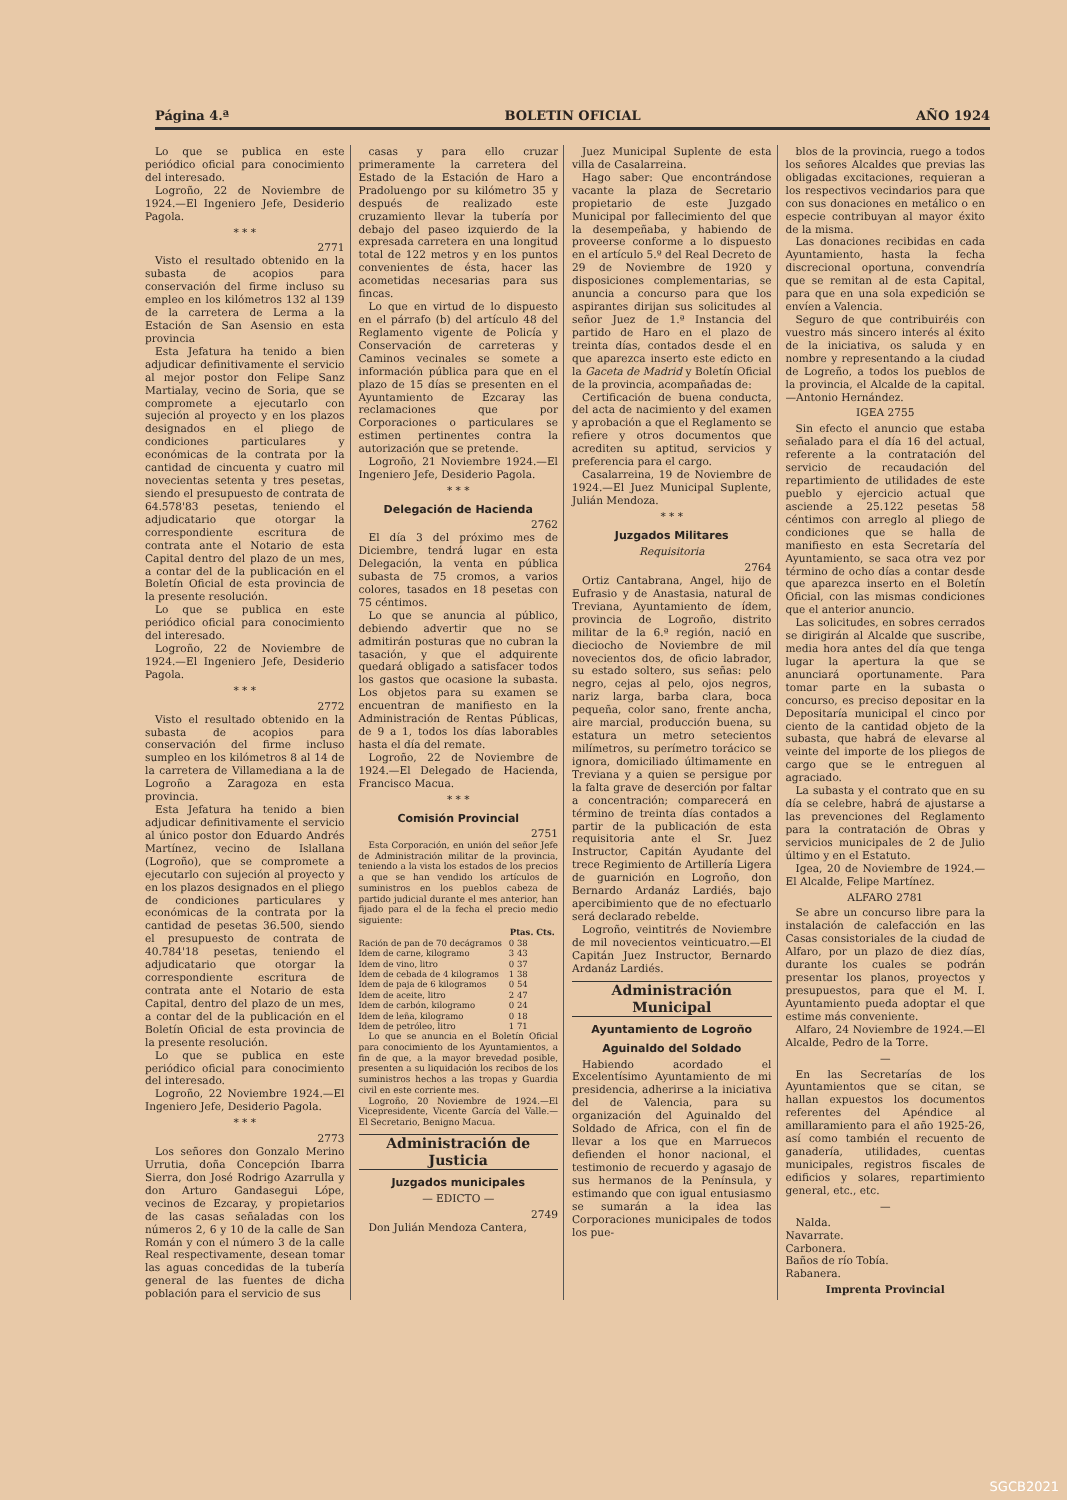Página 4.ª BOLETIN OFICIAL AÑO 1924
Lo que se publica en este periódico oficial para conocimiento del interesado.
Logroño, 22 de Noviembre de 1924.—El Ingeniero Jefe, Desiderio Pagola.
* * *
2771
Visto el resultado obtenido en la subasta de acopios para conservación del firme incluso su empleo en los kilómetros 132 al 139 de la carretera de Lerma a la Estación de San Asensio en esta provincia
Esta Jefatura ha tenido a bien adjudicar definitivamente el servicio al mejor postor don Felipe Sanz Martialay, vecino de Soria, que se compromete a ejecutarlo con sujeción al proyecto y en los plazos designados en el pliego de condiciones particulares y económicas de la contrata por la cantidad de cincuenta y cuatro mil novecientas setenta y tres pesetas, siendo el presupuesto de contrata de 64.578'83 pesetas, teniendo el adjudicatario que otorgar la correspondiente escritura de contrata ante el Notario de esta Capital dentro del plazo de un mes, a contar del de la publicación en el Boletín Oficial de esta provincia de la presente resolución.
Lo que se publica en este periódico oficial para conocimiento del interesado.
Logroño, 22 de Noviembre de 1924.—El Ingeniero Jefe, Desiderio Pagola.
* * *
2772
Visto el resultado obtenido en la subasta de acopios para conservación del firme incluso sumpleo en los kilómetros 8 al 14 de la carretera de Villamediana a la de Logroño a Zaragoza en esta provincia.
Esta Jefatura ha tenido a bien adjudicar definitivamente el servicio al único postor don Eduardo Andrés Martínez, vecino de Islallana (Logroño), que se compromete a ejecutarlo con sujeción al proyecto y en los plazos designados en el pliego de condiciones particulares y económicas de la contrata por la cantidad de pesetas 36.500, siendo el presupuesto de contrata de 40.784'18 pesetas, teniendo el adjudicatario que otorgar la correspondiente escritura de contrata ante el Notario de esta Capital, dentro del plazo de un mes, a contar del de la publicación en el Boletín Oficial de esta provincia de la presente resolución.
Lo que se publica en este periódico oficial para conocimiento del interesado.
Logroño, 22 Noviembre 1924.—El Ingeniero Jefe, Desiderio Pagola.
* * *
2773
Los señores don Gonzalo Merino Urrutia, doña Concepción Ibarra Sierra, don José Rodrigo Azarrulla y don Arturo Gandasegui Lópe, vecinos de Ezcaray, y propietarios de las casas señaladas con los números 2, 6 y 10 de la calle de San Román y con el número 3 de la calle Real respectivamente, desean tomar las aguas concedidas de la tubería general de las fuentes de dicha población para el servicio de sus
casas y para ello cruzar primeramente la carretera del Estado de la Estación de Haro a Pradoluengo por su kilómetro 35 y después de realizado este cruzamiento llevar la tubería por debajo del paseo izquierdo de la expresada carretera en una longitud total de 122 metros y en los puntos convenientes de ésta, hacer las acometidas necesarias para sus fincas.
Lo que en virtud de lo dispuesto en el párrafo (b) del artículo 48 del Reglamento vigente de Policía y Conservación de carreteras y Caminos vecinales se somete a información pública para que en el plazo de 15 días se presenten en el Ayuntamiento de Ezcaray las reclamaciones que por Corporaciones o particulares se estimen pertinentes contra la autorización que se pretende.
Logroño, 21 Noviembre 1924.—El Ingeniero Jefe, Desiderio Pagola.
* * *
Delegación de Hacienda
2762
El día 3 del próximo mes de Diciembre, tendrá lugar en esta Delegación, la venta en pública subasta de 75 cromos, a varios colores, tasados en 18 pesetas con 75 céntimos.
Lo que se anuncia al público, debiendo advertir que no se admitirán posturas que no cubran la tasación, y que el adquirente quedará obligado a satisfacer todos los gastos que ocasione la subasta. Los objetos para su examen se encuentran de manifiesto en la Administración de Rentas Públicas, de 9 a 1, todos los días laborables hasta el día del remate.
Logroño, 22 de Noviembre de 1924.—El Delegado de Hacienda, Francisco Macua.
* * *
Comisión Provincial
2751
Esta Corporación, en unión del señor Jefe de Administración militar de la provincia, teniendo a la vista los estados de los precios a que se han vendido los artículos de suministros en los pueblos cabeza de partido judicial durante el mes anterior, han fijado para el de la fecha el precio medio siguiente:
| | Ptas. Cts. |
| --- | --- |
| Ración de pan de 70 decágramos | 0 38 |
| Idem de carne, kilogramo | 3 43 |
| Idem de vino, litro | 0 37 |
| Idem de cebada de 4 kilogramos | 1 38 |
| Idem de paja de 6 kilogramos | 0 54 |
| Idem de aceite, litro | 2 47 |
| Idem de carbón, kilogramo | 0 24 |
| Idem de leña, kilogramo | 0 18 |
| Idem de petróleo, litro | 1 71 |
Lo que se anuncia en el Boletín Oficial para conocimiento de los Ayuntamientos, a fin de que, a la mayor brevedad posible, presenten a su liquidación los recibos de los suministros hechos a las tropas y Guardia civil en este corriente mes.
Logroño, 20 Noviembre de 1924.—El Vicepresidente, Vicente García del Valle.—El Secretario, Benigno Macua.
Administración de Justicia
Juzgados municipales
— EDICTO —
2749
Don Julián Mendoza Cantera,
Juez Municipal Suplente de esta villa de Casalarreina.
Hago saber: Que encontrándose vacante la plaza de Secretario propietario de este Juzgado Municipal por fallecimiento del que la desempeñaba, y habiendo de proveerse conforme a lo dispuesto en el artículo 5.º del Real Decreto de 29 de Noviembre de 1920 y disposiciones complementarias, se anuncia a concurso para que los aspirantes dirijan sus solicitudes al señor Juez de 1.ª Instancia del partido de Haro en el plazo de treinta días, contados desde el en que aparezca inserto este edicto en la Gaceta de Madrid y Boletín Oficial de la provincia, acompañadas de:
Certificación de buena conducta, del acta de nacimiento y del examen y aprobación a que el Reglamento se refiere y otros documentos que acrediten su aptitud, servicios y preferencia para el cargo.
Casalarreina, 19 de Noviembre de 1924.—El Juez Municipal Suplente, Julián Mendoza.
* * *
Juzgados Militares
Requisitoria
2764
Ortiz Cantabrana, Angel, hijo de Eufrasio y de Anastasia, natural de Treviana, Ayuntamiento de ídem, provincia de Logroño, distrito militar de la 6.ª región, nació en dieciocho de Noviembre de mil novecientos dos, de oficio labrador, su estado soltero, sus señas: pelo negro, cejas al pelo, ojos negros, nariz larga, barba clara, boca pequeña, color sano, frente ancha, aire marcial, producción buena, su estatura un metro setecientos milímetros, su perímetro torácico se ignora, domiciliado últimamente en Treviana y a quien se persigue por la falta grave de deserción por faltar a concentración; comparecerá en término de treinta días contados a partir de la publicación de esta requisitoria ante el Sr. Juez Instructor, Capitán Ayudante del trece Regimiento de Artillería Ligera de guarnición en Logroño, don Bernardo Ardanáz Lardiés, bajo apercibimiento que de no efectuarlo será declarado rebelde.
Logroño, veintitrés de Noviembre de mil novecientos veinticuatro.—El Capitán Juez Instructor, Bernardo Ardanáz Lardiés.
Administración Municipal
Ayuntamiento de Logroño
Aguinaldo del Soldado
Habiendo acordado el Excelentísimo Ayuntamiento de mi presidencia, adherirse a la iniciativa del de Valencia, para su organización del Aguinaldo del Soldado de Africa, con el fin de llevar a los que en Marruecos defienden el honor nacional, el testimonio de recuerdo y agasajo de sus hermanos de la Península, y estimando que con igual entusiasmo se sumarán a la idea las Corporaciones municipales de todos los pue-
blos de la provincia, ruego a todos los señores Alcaldes que previas las obligadas excitaciones, requieran a los respectivos vecindarios para que con sus donaciones en metálico o en especie contribuyan al mayor éxito de la misma.
Las donaciones recibidas en cada Ayuntamiento, hasta la fecha discrecional oportuna, convendría que se remitan al de esta Capital, para que en una sola expedición se envíen a Valencia.
Seguro de que contribuiréis con vuestro más sincero interés al éxito de la iniciativa, os saluda y en nombre y representando a la ciudad de Logreño, a todos los pueblos de la provincia, el Alcalde de la capital.—Antonio Hernández.
IGEA 2755
Sin efecto el anuncio que estaba señalado para el día 16 del actual, referente a la contratación del servicio de recaudación del repartimiento de utilidades de este pueblo y ejercicio actual que asciende a 25.122 pesetas 58 céntimos con arreglo al pliego de condiciones que se halla de manifiesto en esta Secretaría del Ayuntamiento, se saca otra vez por término de ocho días a contar desde que aparezca inserto en el Boletín Oficial, con las mismas condiciones que el anterior anuncio.
Las solicitudes, en sobres cerrados se dirigirán al Alcalde que suscribe, media hora antes del día que tenga lugar la apertura la que se anunciará oportunamente. Para tomar parte en la subasta o concurso, es preciso depositar en la Depositaría municipal el cinco por ciento de la cantidad objeto de la subasta, que habrá de elevarse al veinte del importe de los pliegos de cargo que se le entreguen al agraciado.
La subasta y el contrato que en su día se celebre, habrá de ajustarse a las prevenciones del Reglamento para la contratación de Obras y servicios municipales de 2 de Julio último y en el Estatuto.
Igea, 20 de Noviembre de 1924.—El Alcalde, Felipe Martínez.
ALFARO 2781
Se abre un concurso libre para la instalación de calefacción en las Casas consistoriales de la ciudad de Alfaro, por un plazo de diez días, durante los cuales se podrán presentar los planos, proyectos y presupuestos, para que el M. I. Ayuntamiento pueda adoptar el que estime más conveniente.
Alfaro, 24 Noviembre de 1924.—El Alcalde, Pedro de la Torre.
—
En las Secretarías de los Ayuntamientos que se citan, se hallan expuestos los documentos referentes del Apéndice al amillaramiento para el año 1925-26, así como también el recuento de ganadería, utilidades, cuentas municipales, registros fiscales de edificios y solares, repartimiento general, etc., etc.
—
Nalda.
Navarrate.
Carbonera.
Baños de río Tobía.
Rabanera.
Imprenta Provincial
SGCB2021